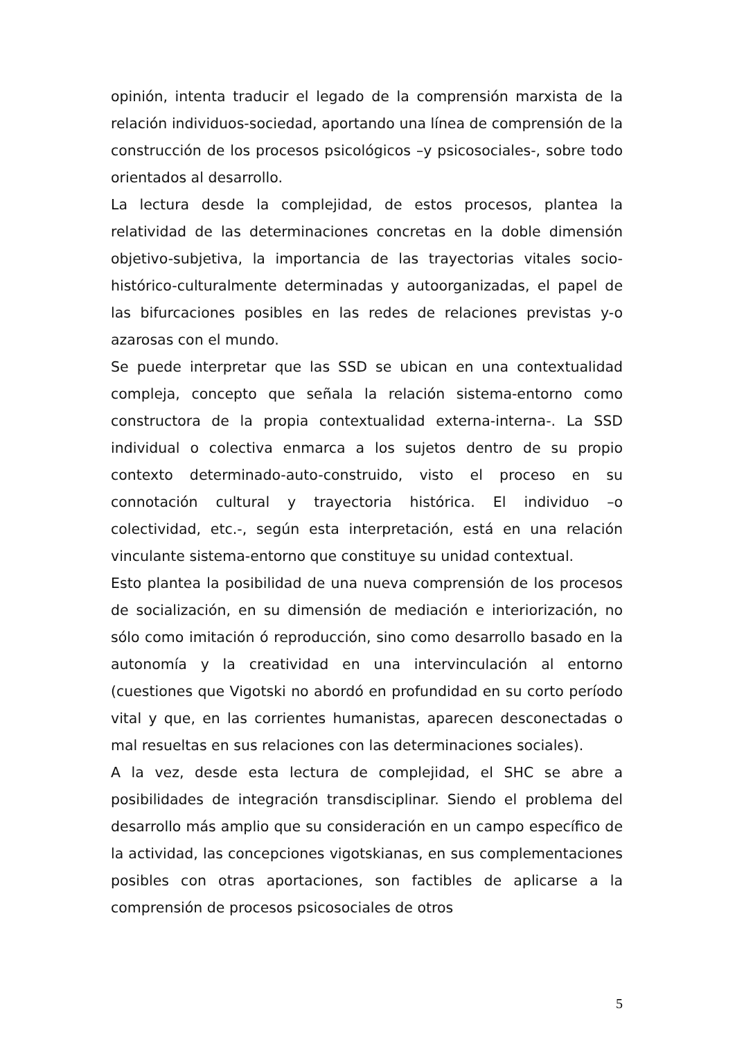opinión, intenta traducir el legado de la comprensión marxista de la relación individuos-sociedad, aportando una línea de comprensión de la construcción de los procesos psicológicos –y psicosociales-, sobre todo orientados al desarrollo.
La lectura desde la complejidad, de estos procesos, plantea la relatividad de las determinaciones concretas en la doble dimensión objetivo-subjetiva, la importancia de las trayectorias vitales socio-histórico-culturalmente determinadas y autoorganizadas, el papel de las bifurcaciones posibles en las redes de relaciones previstas y-o azarosas con el mundo.
Se puede interpretar que las SSD se ubican en una contextualidad compleja, concepto que señala la relación sistema-entorno como constructora de la propia contextualidad externa-interna-. La SSD individual o colectiva enmarca a los sujetos dentro de su propio contexto determinado-auto-construido, visto el proceso en su connotación cultural y trayectoria histórica. El individuo –o colectividad, etc.-, según esta interpretación, está en una relación vinculante sistema-entorno que constituye su unidad contextual.
Esto plantea la posibilidad de una nueva comprensión de los procesos de socialización, en su dimensión de mediación e interiorización, no sólo como imitación ó reproducción, sino como desarrollo basado en la autonomía y la creatividad en una intervinculación al entorno (cuestiones que Vigotski no abordó en profundidad en su corto período vital y que, en las corrientes humanistas, aparecen desconectadas o mal resueltas en sus relaciones con las determinaciones sociales).
A la vez, desde esta lectura de complejidad, el SHC se abre a posibilidades de integración transdisciplinar. Siendo el problema del desarrollo más amplio que su consideración en un campo específico de la actividad, las concepciones vigotskianas, en sus complementaciones posibles con otras aportaciones, son factibles de aplicarse a la comprensión de procesos psicosociales de otros
5